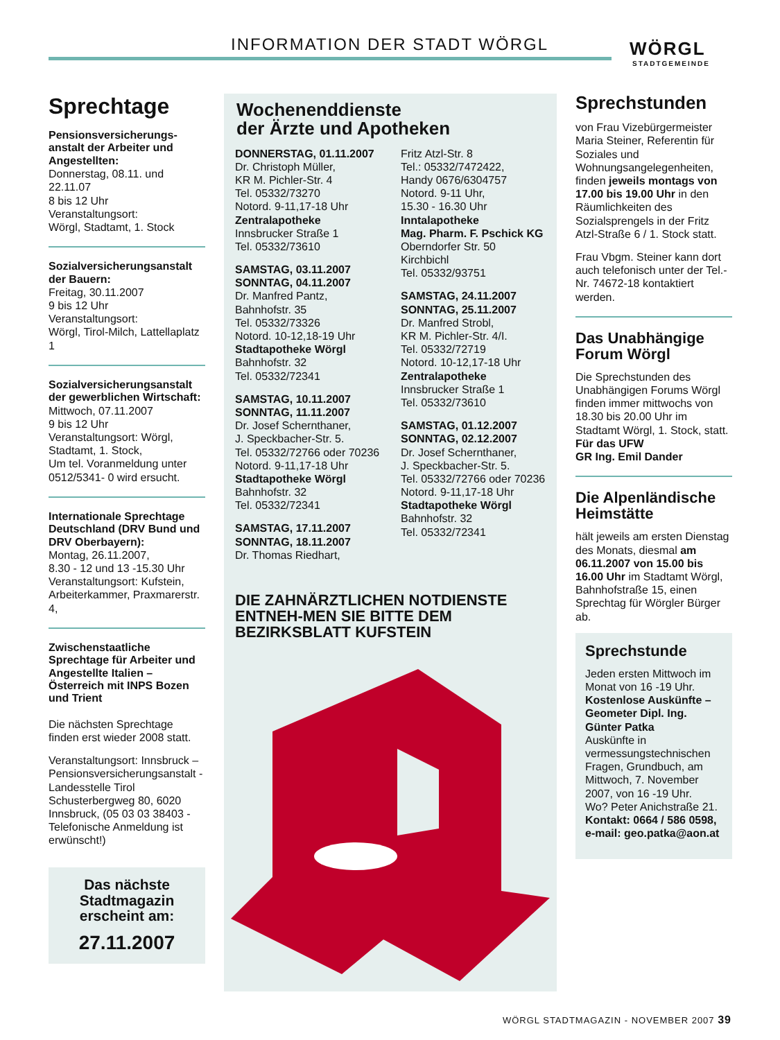INFORMATION DER STADT WÖRGL WÖRGL
STADTGEMEINDE
Sprechtage
Pensionsversicherungs-anstalt der Arbeiter und Angestellten:
Donnerstag, 08.11. und 22.11.07
8 bis 12 Uhr
Veranstaltungsort:
Wörgl, Stadtamt, 1. Stock
Sozialversicherungsanstalt der Bauern:
Freitag, 30.11.2007
9 bis 12 Uhr
Veranstaltungsort:
Wörgl, Tirol-Milch, Lattellaplatz 1
Sozialversicherungsanstalt der gewerblichen Wirtschaft:
Mittwoch, 07.11.2007
9 bis 12 Uhr
Veranstaltungsort: Wörgl, Stadtamt, 1. Stock,
Um tel. Voranmeldung unter 0512/5341- 0 wird ersucht.
Internationale Sprechtage Deutschland (DRV Bund und DRV Oberbayern):
Montag, 26.11.2007,
8.30 - 12 und 13 -15.30 Uhr
Veranstaltungsort: Kufstein, Arbeiterkammer, Praxmarerstr. 4,
Zwischenstaatliche Sprechtage für Arbeiter und Angestellte Italien – Österreich mit INPS Bozen und Trient
Die nächsten Sprechtage finden erst wieder 2008 statt.
Veranstaltungsort: Innsbruck – Pensionsversicherungsanstalt - Landesstelle Tirol
Schusterbergweg 80, 6020 Innsbruck, (05 03 03 38403 - Telefonische Anmeldung ist erwünscht!)
Das nächste Stadtmagazin erscheint am:
27.11.2007
Wochenenddienste
der Ärzte und Apotheken
DONNERSTAG, 01.11.2007
Dr. Christoph Müller,
KR M. Pichler-Str. 4
Tel. 05332/73270
Notord. 9-11,17-18 Uhr
Zentralapotheke
Innsbrucker Straße 1
Tel. 05332/73610
SAMSTAG, 03.11.2007
SONNTAG, 04.11.2007
Dr. Manfred Pantz,
Bahnhofstr. 35
Tel. 05332/73326
Notord. 10-12,18-19 Uhr
Stadtapotheke Wörgl
Bahnhofstr. 32
Tel. 05332/72341
SAMSTAG, 10.11.2007
SONNTAG, 11.11.2007
Dr. Josef Schernthaner,
J. Speckbacher-Str. 5.
Tel. 05332/72766 oder 70236
Notord. 9-11,17-18 Uhr
Stadtapotheke Wörgl
Bahnhofstr. 32
Tel. 05332/72341
SAMSTAG, 17.11.2007
SONNTAG, 18.11.2007
Dr. Thomas Riedhart,
Fritz Atzl-Str. 8
Tel.: 05332/7472422,
Handy 0676/6304757
Notord. 9-11 Uhr,
15.30 - 16.30 Uhr
Inntalapotheke
Mag. Pharm. F. Pschick KG
Oberndorfer Str. 50
Kirchbichl
Tel. 05332/93751
SAMSTAG, 24.11.2007
SONNTAG, 25.11.2007
Dr. Manfred Strobl,
KR M. Pichler-Str. 4/I.
Tel. 05332/72719
Notord. 10-12,17-18 Uhr
Zentralapotheke
Innsbrucker Straße 1
Tel. 05332/73610
SAMSTAG, 01.12.2007
SONNTAG, 02.12.2007
Dr. Josef Schernthaner,
J. Speckbacher-Str. 5.
Tel. 05332/72766 oder 70236
Notord. 9-11,17-18 Uhr
Stadtapotheke Wörgl
Bahnhofstr. 32
Tel. 05332/72341
DIE ZAHNÄRZTLICHEN NOTDIENSTE ENTNEH-MEN SIE BITTE DEM BEZIRKSBLATT KUFSTEIN
Sprechstunden
von Frau Vizebürgermeister Maria Steiner, Referentin für Soziales und Wohnungsangelegenheiten, finden jeweils montags von 17.00 bis 19.00 Uhr in den Räumlichkeiten des Sozialsprengels in der Fritz Atzl-Straße 6 / 1. Stock statt.
Frau Vbgm. Steiner kann dort auch telefonisch unter der Tel.-Nr. 74672-18 kontaktiert werden.
Das Unabhängige Forum Wörgl
Die Sprechstunden des Unabhängigen Forums Wörgl finden immer mittwochs von 18.30 bis 20.00 Uhr im Stadtamt Wörgl, 1. Stock, statt.
Für das UFW
GR Ing. Emil Dander
Die Alpenländische Heimstätte
hält jeweils am ersten Dienstag des Monats, diesmal am 06.11.2007 von 15.00 bis 16.00 Uhr im Stadtamt Wörgl, Bahnhofstraße 15, einen Sprechtag für Wörgler Bürger ab.
Sprechstunde
Jeden ersten Mittwoch im Monat von 16 -19 Uhr.
Kostenlose Auskünfte – Geometer Dipl. Ing. Günter Patka
Auskünfte in vermessungstechnischen Fragen, Grundbuch, am Mittwoch, 7. November 2007, von 16 -19 Uhr.
Wo? Peter Anichstraße 21.
Kontakt: 0664 / 586 0598, e-mail: geo.patka@aon.at
WÖRGL STADTMAGAZIN - NOVEMBER 2007 39